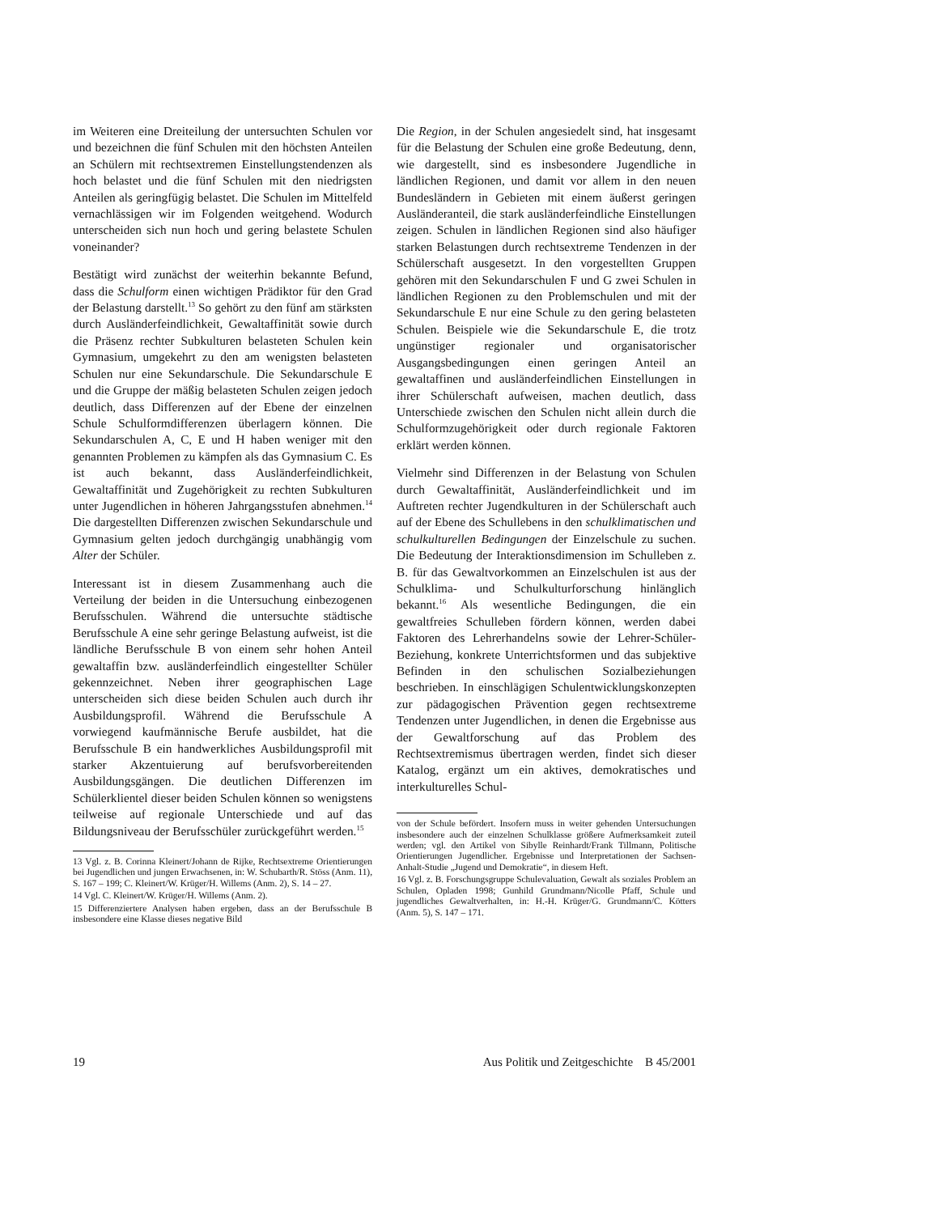im Weiteren eine Dreiteilung der untersuchten Schulen vor und bezeichnen die fünf Schulen mit den höchsten Anteilen an Schülern mit rechtsextremen Einstellungstendenzen als hoch belastet und die fünf Schulen mit den niedrigsten Anteilen als geringfügig belastet. Die Schulen im Mittelfeld vernachlässigen wir im Folgenden weitgehend. Wodurch unterscheiden sich nun hoch und gering belastete Schulen voneinander?
Bestätigt wird zunächst der weiterhin bekannte Befund, dass die Schulform einen wichtigen Prädiktor für den Grad der Belastung darstellt.<sup>13</sup> So gehört zu den fünf am stärksten durch Ausländerfeindlichkeit, Gewaltaffinität sowie durch die Präsenz rechter Subkulturen belasteten Schulen kein Gymnasium, umgekehrt zu den am wenigsten belasteten Schulen nur eine Sekundarschule. Die Sekundarschule E und die Gruppe der mäßig belasteten Schulen zeigen jedoch deutlich, dass Differenzen auf der Ebene der einzelnen Schule Schulformdifferenzen überlagern können. Die Sekundarschulen A, C, E und H haben weniger mit den genannten Problemen zu kämpfen als das Gymnasium C. Es ist auch bekannt, dass Ausländerfeindlichkeit, Gewaltaffinität und Zugehörigkeit zu rechten Subkulturen unter Jugendlichen in höheren Jahrgangsstufen abnehmen.<sup>14</sup> Die dargestellten Differenzen zwischen Sekundarschule und Gymnasium gelten jedoch durchgängig unabhängig vom Alter der Schüler.
Interessant ist in diesem Zusammenhang auch die Verteilung der beiden in die Untersuchung einbezogenen Berufsschulen. Während die untersuchte städtische Berufsschule A eine sehr geringe Belastung aufweist, ist die ländliche Berufsschule B von einem sehr hohen Anteil gewaltaffin bzw. ausländerfeindlich eingestellter Schüler gekennzeichnet. Neben ihrer geographischen Lage unterscheiden sich diese beiden Schulen auch durch ihr Ausbildungsprofil. Während die Berufsschule A vorwiegend kaufmännische Berufe ausbildet, hat die Berufsschule B ein handwerkliches Ausbildungsprofil mit starker Akzentuierung auf berufsvorbereitenden Ausbildungsgängen. Die deutlichen Differenzen im Schülerklientel dieser beiden Schulen können so wenigstens teilweise auf regionale Unterschiede und auf das Bildungsniveau der Berufsschüler zurückgeführt werden.<sup>15</sup>
13 Vgl. z. B. Corinna Kleinert/Johann de Rijke, Rechtsextreme Orientierungen bei Jugendlichen und jungen Erwachsenen, in: W. Schubarth/R. Stöss (Anm. 11), S. 167 – 199; C. Kleinert/W. Krüger/H. Willems (Anm. 2), S. 14 – 27.
14 Vgl. C. Kleinert/W. Krüger/H. Willems (Anm. 2).
15 Differenziertere Analysen haben ergeben, dass an der Berufsschule B insbesondere eine Klasse dieses negative Bild
Die Region, in der Schulen angesiedelt sind, hat insgesamt für die Belastung der Schulen eine große Bedeutung, denn, wie dargestellt, sind es insbesondere Jugendliche in ländlichen Regionen, und damit vor allem in den neuen Bundesländern in Gebieten mit einem äußerst geringen Ausländeranteil, die stark ausländerfeindliche Einstellungen zeigen. Schulen in ländlichen Regionen sind also häufiger starken Belastungen durch rechtsextreme Tendenzen in der Schülerschaft ausgesetzt. In den vorgestellten Gruppen gehören mit den Sekundarschulen F und G zwei Schulen in ländlichen Regionen zu den Problemschulen und mit der Sekundarschule E nur eine Schule zu den gering belasteten Schulen. Beispiele wie die Sekundarschule E, die trotz ungünstiger regionaler und organisatorischer Ausgangsbedingungen einen geringen Anteil an gewaltaffinen und ausländerfeindlichen Einstellungen in ihrer Schülerschaft aufweisen, machen deutlich, dass Unterschiede zwischen den Schulen nicht allein durch die Schulformzugehörigkeit oder durch regionale Faktoren erklärt werden können.
Vielmehr sind Differenzen in der Belastung von Schulen durch Gewaltaffinität, Ausländerfeindlichkeit und im Auftreten rechter Jugendkulturen in der Schülerschaft auch auf der Ebene des Schullebens in den schulklimatischen und schulkulturellen Bedingungen der Einzelschule zu suchen. Die Bedeutung der Interaktionsdimension im Schulleben z. B. für das Gewaltvorkommen an Einzelschulen ist aus der Schulklima- und Schulkulturforschung hinlänglich bekannt.<sup>16</sup> Als wesentliche Bedingungen, die ein gewaltfreies Schulleben fördern können, werden dabei Faktoren des Lehrerhandelns sowie der Lehrer-Schüler-Beziehung, konkrete Unterrichtsformen und das subjektive Befinden in den schulischen Sozialbeziehungen beschrieben. In einschlägigen Schulentwicklungskonzepten zur pädagogischen Prävention gegen rechtsextreme Tendenzen unter Jugendlichen, in denen die Ergebnisse aus der Gewaltforschung auf das Problem des Rechtsextremismus übertragen werden, findet sich dieser Katalog, ergänzt um ein aktives, demokratisches und interkulturelles Schul-
von der Schule befördert. Insofern muss in weiter gehenden Untersuchungen insbesondere auch der einzelnen Schulklasse größere Aufmerksamkeit zuteil werden; vgl. den Artikel von Sibylle Reinhardt/Frank Tillmann, Politische Orientierungen Jugendlicher. Ergebnisse und Interpretationen der Sachsen-Anhalt-Studie „Jugend und Demokratie“, in diesem Heft.
16 Vgl. z. B. Forschungsgruppe Schulevaluation, Gewalt als soziales Problem an Schulen, Opladen 1998; Gunhild Grundmann/Nicolle Pfaff, Schule und jugendliches Gewaltverhalten, in: H.-H. Krüger/G. Grundmann/C. Kötters (Anm. 5), S. 147 – 171.
19 Aus Politik und Zeitgeschichte B 45/2001